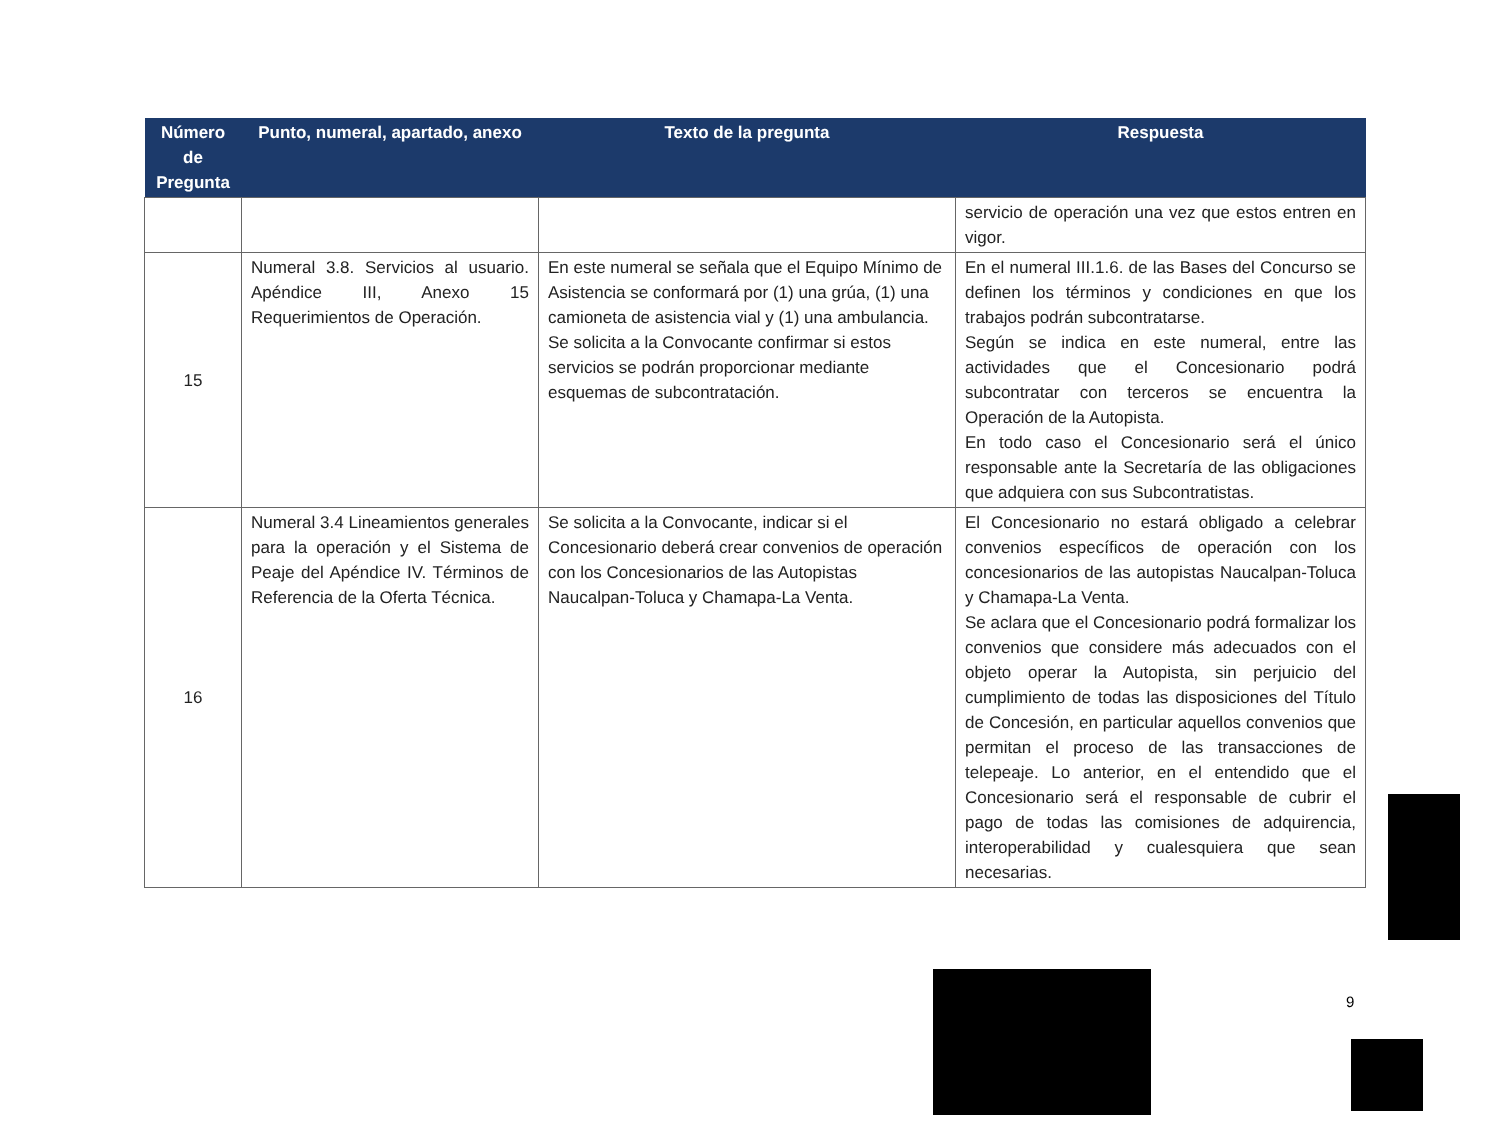| Número de Pregunta | Punto, numeral, apartado, anexo | Texto de la pregunta | Respuesta |
| --- | --- | --- | --- |
| | | | servicio de operación una vez que estos entren en vigor. |
| 15 | Numeral 3.8. Servicios al usuario. Apéndice III, Anexo 15 Requerimientos de Operación. | En este numeral se señala que el Equipo Mínimo de Asistencia se conformará por (1) una grúa, (1) una camioneta de asistencia vial y (1) una ambulancia. Se solicita a la Convocante confirmar si estos servicios se podrán proporcionar mediante esquemas de subcontratación. | En el numeral III.1.6. de las Bases del Concurso se definen los términos y condiciones en que los trabajos podrán subcontratarse. Según se indica en este numeral, entre las actividades que el Concesionario podrá subcontratar con terceros se encuentra la Operación de la Autopista. En todo caso el Concesionario será el único responsable ante la Secretaría de las obligaciones que adquiera con sus Subcontratistas. |
| 16 | Numeral 3.4 Lineamientos generales para la operación y el Sistema de Peaje del Apéndice IV. Términos de Referencia de la Oferta Técnica. | Se solicita a la Convocante, indicar si el Concesionario deberá crear convenios de operación con los Concesionarios de las Autopistas Naucalpan-Toluca y Chamapa-La Venta. | El Concesionario no estará obligado a celebrar convenios específicos de operación con los concesionarios de las autopistas Naucalpan-Toluca y Chamapa-La Venta. Se aclara que el Concesionario podrá formalizar los convenios que considere más adecuados con el objeto operar la Autopista, sin perjuicio del cumplimiento de todas las disposiciones del Título de Concesión, en particular aquellos convenios que permitan el proceso de las transacciones de telepeaje. Lo anterior, en el entendido que el Concesionario será el responsable de cubrir el pago de todas las comisiones de adquirencia, interoperabilidad y cualesquiera que sean necesarias. |
9